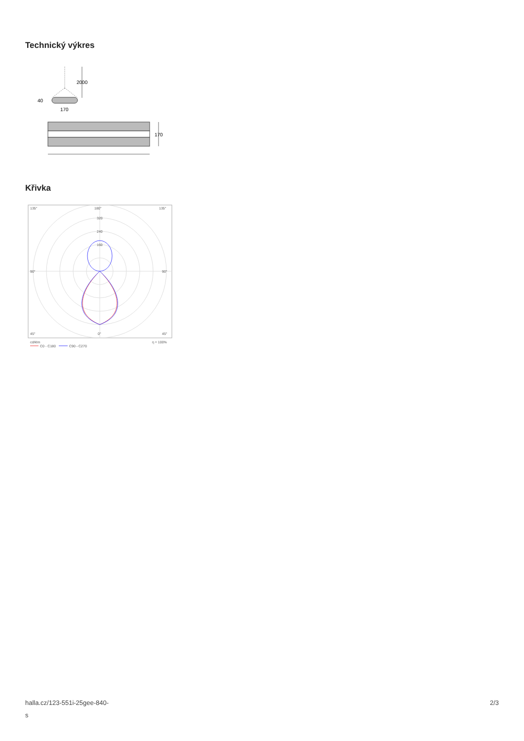Technický výkres
2000
40
170
170
Křivka
135°
180°
135°
90°
90°
45°
0°
45°
320
240
160
cd/klm
η = 100%
C0 - C180
C90 - C270
halla.cz/123-551i-25gee-840-
s 2/3